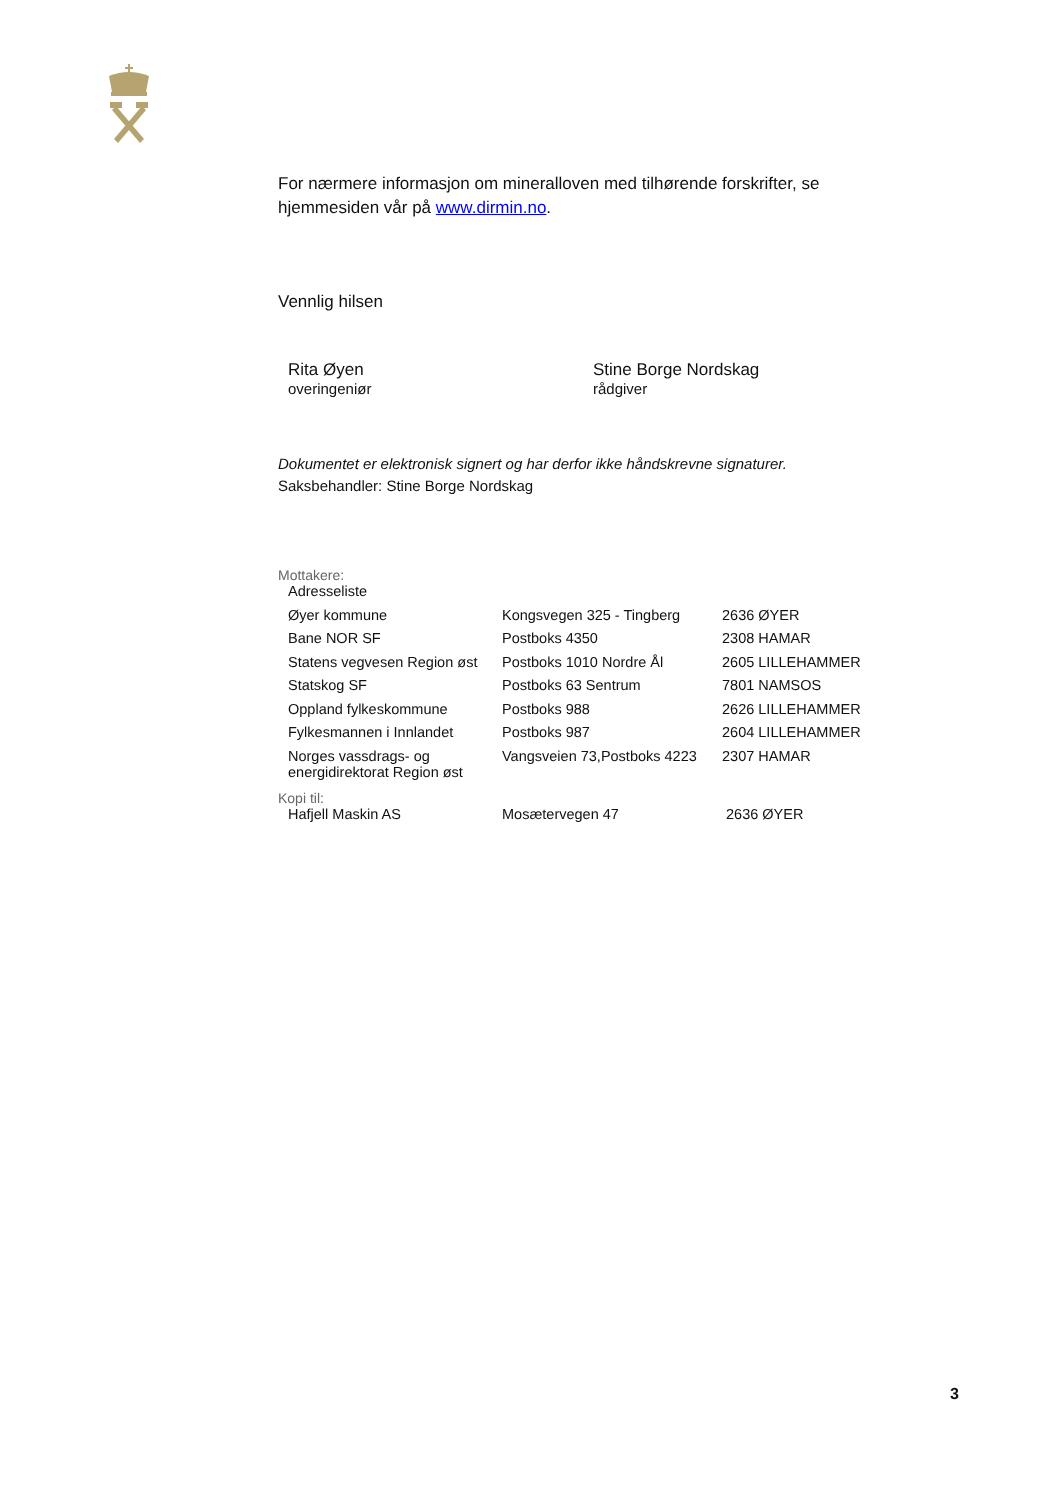For nærmere informasjon om mineralloven med tilhørende forskrifter, se hjemmesiden vår på www.dirmin.no.
Vennlig hilsen
Rita Øyen
overingeniør
Stine Borge Nordskag
rådgiver
Dokumentet er elektronisk signert og har derfor ikke håndskrevne signaturer.
Saksbehandler: Stine Borge Nordskag
Mottakere:
| Adresseliste | | |
| Øyer kommune | Kongsvegen 325 - Tingberg | 2636 ØYER |
| Bane NOR SF | Postboks 4350 | 2308 HAMAR |
| Statens vegvesen Region øst | Postboks 1010 Nordre Ål | 2605 LILLEHAMMER |
| Statskog SF | Postboks 63 Sentrum | 7801 NAMSOS |
| Oppland fylkeskommune | Postboks 988 | 2626 LILLEHAMMER |
| Fylkesmannen i Innlandet | Postboks 987 | 2604 LILLEHAMMER |
| Norges vassdrags- og energidirektorat Region øst | Vangsveien 73,Postboks 4223 | 2307 HAMAR |
Kopi til:
| Hafjell Maskin AS | Mosætervegen 47 | 2636 ØYER |
3